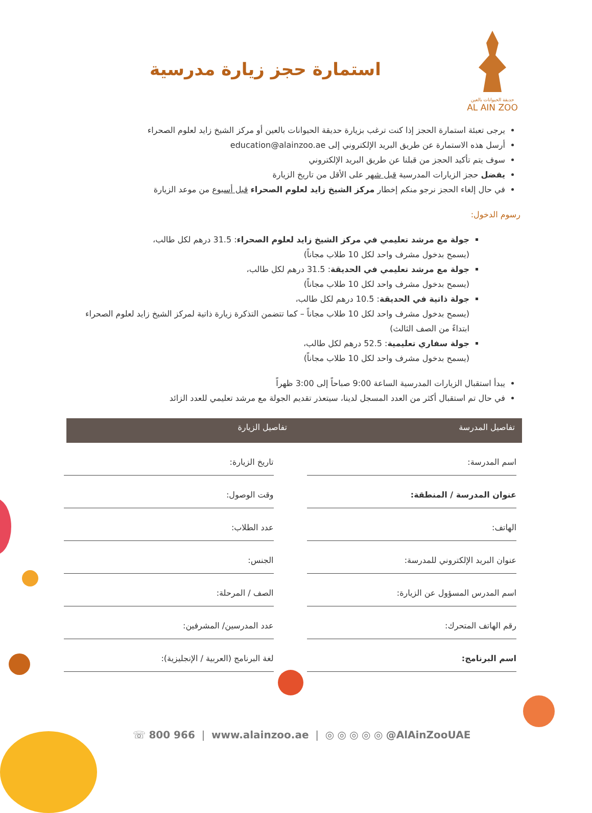حديقة الحيوانات بالعين
AL AIN ZOO
استمارة حجز زيارة مدرسية
يرجى تعبئة استمارة الحجز إذا كنت ترغب بزيارة حديقة الحيوانات بالعين أو مركز الشيخ زايد لعلوم الصحراء
أرسل هذه الاستمارة عن طريق البريد الإلكتروني إلى education@alainzoo.ae
سوف يتم تأكيد الحجز من قبلنا عن طريق البريد الإلكتروني
يفضل حجز الزيارات المدرسية قبل شهر على الأقل من تاريخ الزيارة
في حال إلغاء الحجز نرجو منكم إخطار مركز الشيخ زايد لعلوم الصحراء قبل أسبوع من موعد الزيارة
رسوم الدخول:
جولة مع مرشد تعليمي في مركز الشيخ زايد لعلوم الصحراء: 31.5 درهم لكل طالب،
(يسمح بدخول مشرف واحد لكل 10 طلاب مجاناً)
جولة مع مرشد تعليمي في الحديقة: 31.5 درهم لكل طالب،
(يسمح بدخول مشرف واحد لكل 10 طلاب مجاناً)
جولة ذاتية في الحديقة: 10.5 درهم لكل طالب،
(يسمح بدخول مشرف واحد لكل 10 طلاب مجاناً – كما تتضمن التذكرة زيارة ذاتية لمركز الشيخ زايد لعلوم الصحراء ابتداءً من الصف الثالث)
جولة سفاري تعليمية: 52.5 درهم لكل طالب،
(يسمح بدخول مشرف واحد لكل 10 طلاب مجاناً)
يبدأ استقبال الزيارات المدرسية الساعة 9:00 صباحاً إلى 3:00 ظهراً
في حال تم استقبال أكثر من العدد المسجل لدينا، سيتعذر تقديم الجولة مع مرشد تعليمي للعدد الزائد
تفاصيل المدرسة تفاصيل الزيارة
اسم المدرسة:
تاريخ الزيارة:
عنوان المدرسة / المنطقة:
وقت الوصول:
الهاتف:
عدد الطلاب:
عنوان البريد الإلكتروني للمدرسة:
الجنس:
اسم المدرس المسؤول عن الزيارة:
الصف / المرحلة:
رقم الهاتف المتحرك:
عدد المدرسين/ المشرفين:
اسم البرنامج:
لغة البرنامج (العربية / الإنجليزية):
☏ 800 966 | www.alainzoo.ae | ◎ ◎ ◎ ◎ ◎ @AlAinZooUAE